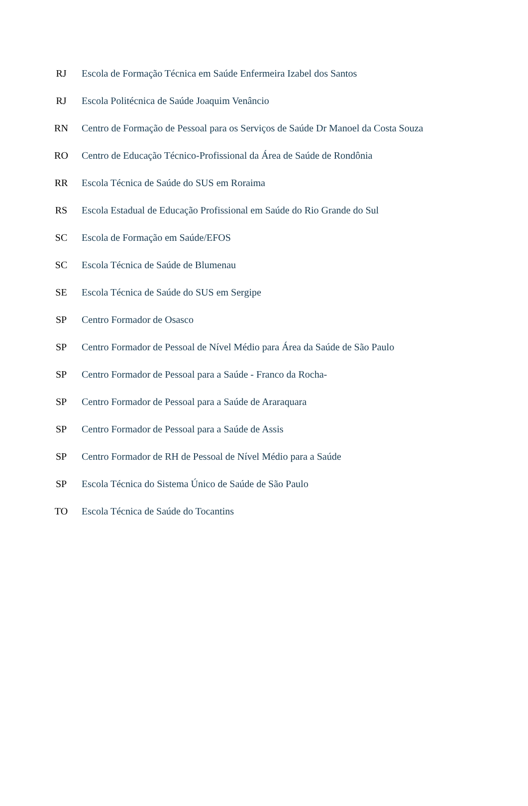| RJ | Escola de Formação Técnica em Saúde Enfermeira Izabel dos Santos |
| RJ | Escola Politécnica de Saúde Joaquim Venâncio |
| RN | Centro de Formação de Pessoal para os Serviços de Saúde Dr Manoel da Costa Souza |
| RO | Centro de Educação Técnico-Profissional da Área de Saúde de Rondônia |
| RR | Escola Técnica de Saúde do SUS em Roraima |
| RS | Escola Estadual de Educação Profissional em Saúde do Rio Grande do Sul |
| SC | Escola de Formação em Saúde/EFOS |
| SC | Escola Técnica de Saúde de Blumenau |
| SE | Escola Técnica de Saúde do SUS em Sergipe |
| SP | Centro Formador de Osasco |
| SP | Centro Formador de Pessoal de Nível Médio para Área da Saúde de São Paulo |
| SP | Centro Formador de Pessoal para a Saúde - Franco da Rocha- |
| SP | Centro Formador de Pessoal para a Saúde de Araraquara |
| SP | Centro Formador de Pessoal para a Saúde de Assis |
| SP | Centro Formador de RH de Pessoal de Nível Médio para a Saúde |
| SP | Escola Técnica do Sistema Único de Saúde de São Paulo |
| TO | Escola Técnica de Saúde do Tocantins |